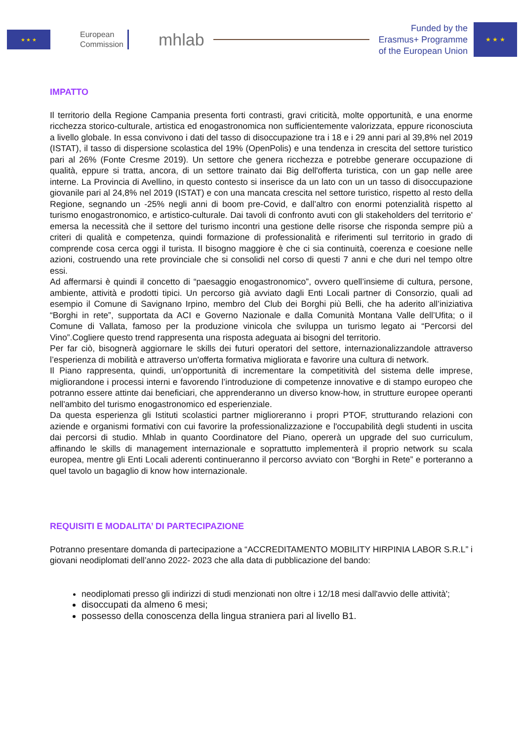★ ★ ★
European
Commission
mhlab
Funded by the
Erasmus+ Programme
of the European Union
★ ★ ★
IMPATTO
Il territorio della Regione Campania presenta forti contrasti, gravi criticità, molte opportunità, e una enorme ricchezza storico-culturale, artistica ed enogastronomica non sufficientemente valorizzata, eppure riconosciuta a livello globale. In essa convivono i dati del tasso di disoccupazione tra i 18 e i 29 anni pari al 39,8% nel 2019 (ISTAT), il tasso di dispersione scolastica del 19% (OpenPolis) e una tendenza in crescita del settore turistico pari al 26% (Fonte Cresme 2019). Un settore che genera ricchezza e potrebbe generare occupazione di qualità, eppure si tratta, ancora, di un settore trainato dai Big dell'offerta turistica, con un gap nelle aree interne. La Provincia di Avellino, in questo contesto si inserisce da un lato con un un tasso di disoccupazione giovanile pari al 24,8% nel 2019 (ISTAT) e con una mancata crescita nel settore turistico, rispetto al resto della Regione, segnando un -25% negli anni di boom pre-Covid, e dall’altro con enormi potenzialità rispetto al turismo enogastronomico, e artistico-culturale. Dai tavoli di confronto avuti con gli stakeholders del territorio e' emersa la necessità che il settore del turismo incontri una gestione delle risorse che risponda sempre più a criteri di qualità e competenza, quindi formazione di professionalità e riferimenti sul territorio in grado di comprende cosa cerca oggi il turista. Il bisogno maggiore è che ci sia continuità, coerenza e coesione nelle azioni, costruendo una rete provinciale che si consolidi nel corso di questi 7 anni e che duri nel tempo oltre essi.
Ad affermarsi è quindi il concetto di “paesaggio enogastronomico”, ovvero quell’insieme di cultura, persone, ambiente, attività e prodotti tipici. Un percorso già avviato dagli Enti Locali partner di Consorzio, quali ad esempio il Comune di Savignano Irpino, membro del Club dei Borghi più Belli, che ha aderito all’iniziativa “Borghi in rete”, supportata da ACI e Governo Nazionale e dalla Comunità Montana Valle dell’Ufita; o il Comune di Vallata, famoso per la produzione vinicola che sviluppa un turismo legato ai “Percorsi del Vino”.Cogliere questo trend rappresenta una risposta adeguata ai bisogni del territorio.
Per far ciò, bisognerà aggiornare le skills dei futuri operatori del settore, internazionalizzandole attraverso l’esperienza di mobilità e attraverso un'offerta formativa migliorata e favorire una cultura di network.
Il Piano rappresenta, quindi, un’opportunità di incrementare la competitività del sistema delle imprese, migliorandone i processi interni e favorendo l’introduzione di competenze innovative e di stampo europeo che potranno essere attinte dai beneficiari, che apprenderanno un diverso know-how, in strutture europee operanti nell'ambito del turismo enogastronomico ed esperienziale.
Da questa esperienza gli Istituti scolastici partner miglioreranno i propri PTOF, strutturando relazioni con aziende e organismi formativi con cui favorire la professionalizzazione e l'occupabilità degli studenti in uscita dai percorsi di studio. Mhlab in quanto Coordinatore del Piano, opererà un upgrade del suo curriculum, affinando le skills di management internazionale e soprattutto implementerà il proprio network su scala europea, mentre gli Enti Locali aderenti continueranno il percorso avviato con “Borghi in Rete” e porteranno a quel tavolo un bagaglio di know how internazionale.
REQUISITI E MODALITA’ DI PARTECIPAZIONE
Potranno presentare domanda di partecipazione a “ACCREDITAMENTO MOBILITY HIRPINIA LABOR S.R.L” i giovani neodiplomati dell’anno 2022- 2023 che alla data di pubblicazione del bando:
neodiplomati presso gli indirizzi di studi menzionati non oltre i 12/18 mesi dall'avvio delle attività';
disoccupati da almeno 6 mesi;
possesso della conoscenza della lingua straniera pari al livello B1.